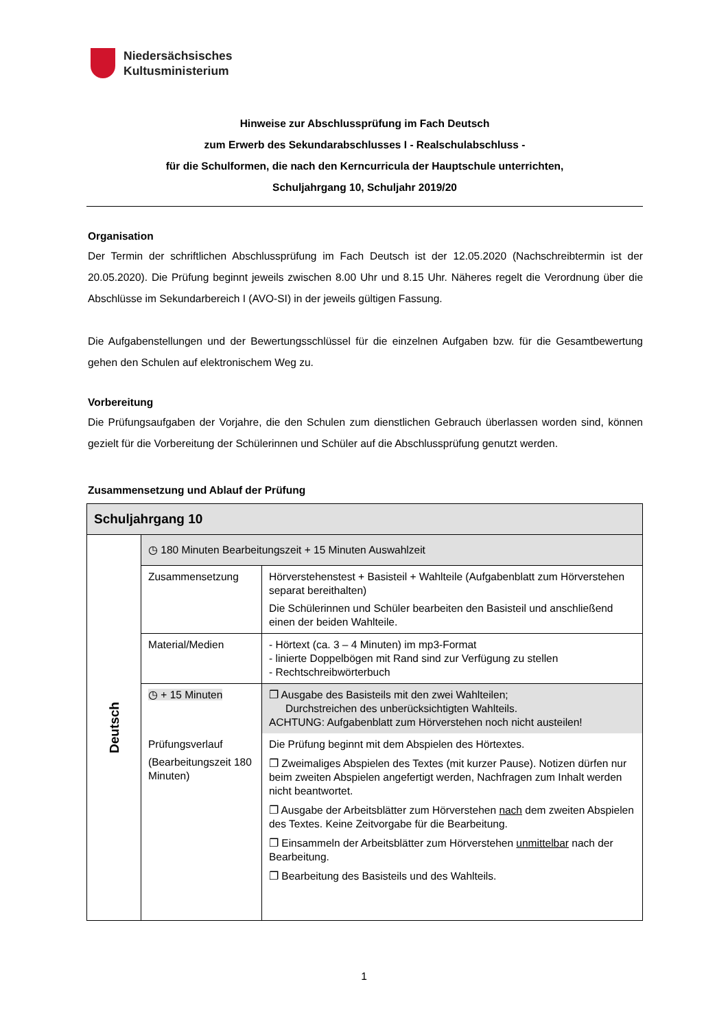Niedersächsisches
Kultusministerium
Hinweise zur Abschlussprüfung im Fach Deutsch
zum Erwerb des Sekundarabschlusses I - Realschulabschluss -
für die Schulformen, die nach den Kerncurricula der Hauptschule unterrichten,
Schuljahrgang 10, Schuljahr 2019/20
Organisation
Der Termin der schriftlichen Abschlussprüfung im Fach Deutsch ist der 12.05.2020 (Nachschreibtermin ist der 20.05.2020). Die Prüfung beginnt jeweils zwischen 8.00 Uhr und 8.15 Uhr. Näheres regelt die Verordnung über die Abschlüsse im Sekundarbereich I (AVO-SI) in der jeweils gültigen Fassung.
Die Aufgabenstellungen und der Bewertungsschlüssel für die einzelnen Aufgaben bzw. für die Gesamtbewertung gehen den Schulen auf elektronischem Weg zu.
Vorbereitung
Die Prüfungsaufgaben der Vorjahre, die den Schulen zum dienstlichen Gebrauch überlassen worden sind, können gezielt für die Vorbereitung der Schülerinnen und Schüler auf die Abschlussprüfung genutzt werden.
Zusammensetzung und Ablauf der Prüfung
| Schuljahrgang 10 | | |
| Deutsch | ◷ 180 Minuten Bearbeitungszeit + 15 Minuten Auswahlzeit | |
| | Zusammensetzung | Hörverstehenstest + Basisteil + Wahlteile (Aufgabenblatt zum Hörverstehen separat bereithalten) Die Schülerinnen und Schüler bearbeiten den Basisteil und anschließend einen der beiden Wahlteile. |
| | Material/Medien | - Hörtext (ca. 3 – 4 Minuten) im mp3-Format - linierte Doppelbögen mit Rand sind zur Verfügung zu stellen - Rechtschreibwörterbuch |
| | ◷ + 15 Minuten | ❐ Ausgabe des Basisteils mit den zwei Wahlteilen; Durchstreichen des unberücksichtigten Wahlteils. ACHTUNG: Aufgabenblatt zum Hörverstehen noch nicht austeilen! |
| | Prüfungsverlauf (Bearbeitungszeit 180 Minuten) | Die Prüfung beginnt mit dem Abspielen des Hörtextes. ❐ Zweimaliges Abspielen des Textes (mit kurzer Pause). Notizen dürfen nur beim zweiten Abspielen angefertigt werden, Nachfragen zum Inhalt werden nicht beantwortet. ❐ Ausgabe der Arbeitsblätter zum Hörverstehen nach dem zweiten Abspielen des Textes. Keine Zeitvorgabe für die Bearbeitung. ❐ Einsammeln der Arbeitsblätter zum Hörverstehen unmittelbar nach der Bearbeitung. ❐ Bearbeitung des Basisteils und des Wahlteils. |
1